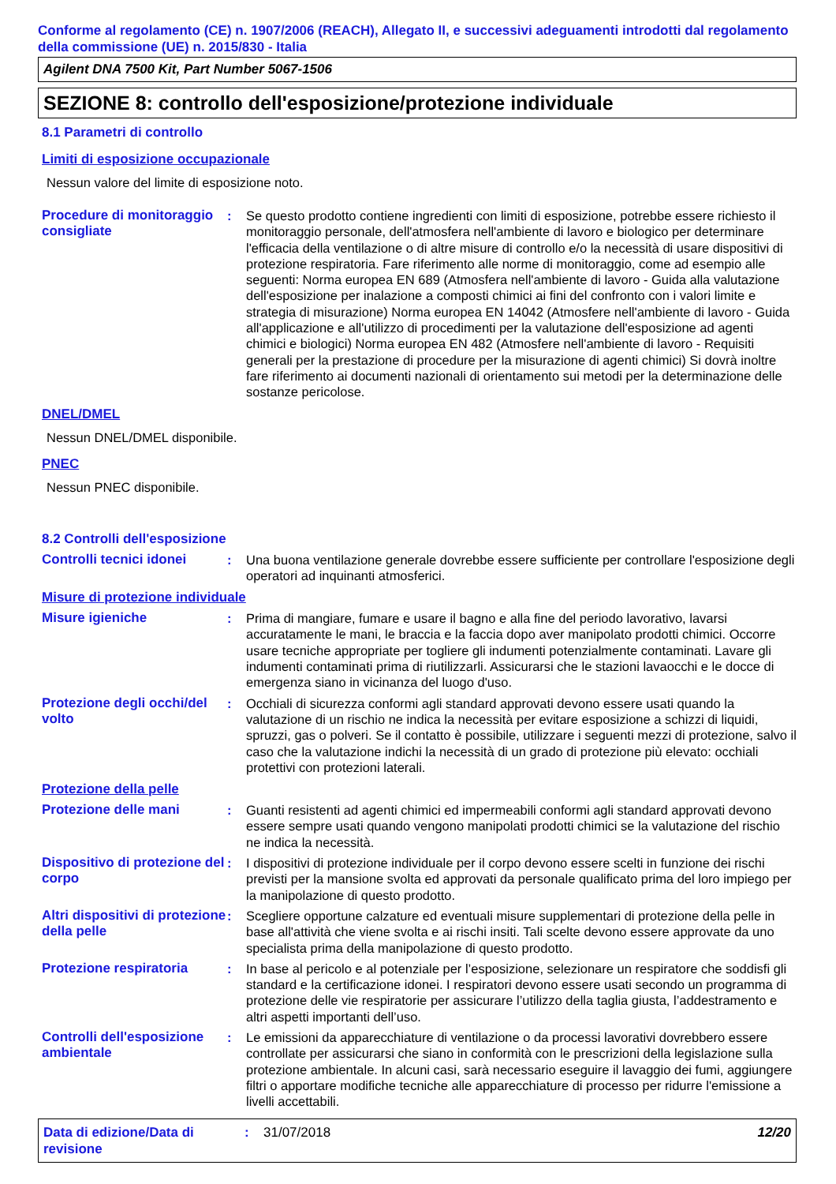Conforme al regolamento (CE) n. 1907/2006 (REACH), Allegato II, e successivi adeguamenti introdotti dal regolamento della commissione (UE) n. 2015/830 - Italia
Agilent DNA 7500 Kit, Part Number 5067-1506
SEZIONE 8: controllo dell'esposizione/protezione individuale
8.1 Parametri di controllo
Limiti di esposizione occupazionale
Nessun valore del limite di esposizione noto.
Procedure di monitoraggio consigliate
: Se questo prodotto contiene ingredienti con limiti di esposizione, potrebbe essere richiesto il monitoraggio personale, dell'atmosfera nell'ambiente di lavoro e biologico per determinare l'efficacia della ventilazione o di altre misure di controllo e/o la necessità di usare dispositivi di protezione respiratoria. Fare riferimento alle norme di monitoraggio, come ad esempio alle seguenti: Norma europea EN 689 (Atmosfera nell'ambiente di lavoro - Guida alla valutazione dell'esposizione per inalazione a composti chimici ai fini del confronto con i valori limite e strategia di misurazione) Norma europea EN 14042 (Atmosfere nell'ambiente di lavoro - Guida all'applicazione e all'utilizzo di procedimenti per la valutazione dell'esposizione ad agenti chimici e biologici) Norma europea EN 482 (Atmosfere nell'ambiente di lavoro - Requisiti generali per la prestazione di procedure per la misurazione di agenti chimici) Si dovrà inoltre fare riferimento ai documenti nazionali di orientamento sui metodi per la determinazione delle sostanze pericolose.
DNEL/DMEL
Nessun DNEL/DMEL disponibile.
PNEC
Nessun PNEC disponibile.
8.2 Controlli dell'esposizione
Controlli tecnici idonei
: Una buona ventilazione generale dovrebbe essere sufficiente per controllare l'esposizione degli operatori ad inquinanti atmosferici.
Misure di protezione individuale
Misure igieniche : Prima di mangiare, fumare e usare il bagno e alla fine del periodo lavorativo, lavarsi accuratamente le mani, le braccia e la faccia dopo aver manipolato prodotti chimici. Occorre usare tecniche appropriate per togliere gli indumenti potenzialmente contaminati. Lavare gli indumenti contaminati prima di riutilizzarli. Assicurarsi che le stazioni lavaocchi e le docce di emergenza siano in vicinanza del luogo d'uso.
Protezione degli occhi/del volto
: Occhiali di sicurezza conformi agli standard approvati devono essere usati quando la valutazione di un rischio ne indica la necessità per evitare esposizione a schizzi di liquidi, spruzzi, gas o polveri. Se il contatto è possibile, utilizzare i seguenti mezzi di protezione, salvo il caso che la valutazione indichi la necessità di un grado di protezione più elevato: occhiali protettivi con protezioni laterali.
Protezione della pelle
Protezione delle mani : Guanti resistenti ad agenti chimici ed impermeabili conformi agli standard approvati devono essere sempre usati quando vengono manipolati prodotti chimici se la valutazione del rischio ne indica la necessità.
Dispositivo di protezione del corpo
: I dispositivi di protezione individuale per il corpo devono essere scelti in funzione dei rischi previsti per la mansione svolta ed approvati da personale qualificato prima del loro impiego per la manipolazione di questo prodotto.
Altri dispositivi di protezione della pelle
: Scegliere opportune calzature ed eventuali misure supplementari di protezione della pelle in base all'attività che viene svolta e ai rischi insiti. Tali scelte devono essere approvate da uno specialista prima della manipolazione di questo prodotto.
Protezione respiratoria : In base al pericolo e al potenziale per l’esposizione, selezionare un respiratore che soddisfi gli standard e la certificazione idonei. I respiratori devono essere usati secondo un programma di protezione delle vie respiratorie per assicurare l’utilizzo della taglia giusta, l’addestramento e altri aspetti importanti dell’uso.
Controlli dell'esposizione ambientale
: Le emissioni da apparecchiature di ventilazione o da processi lavorativi dovrebbero essere controllate per assicurarsi che siano in conformità con le prescrizioni della legislazione sulla protezione ambientale. In alcuni casi, sarà necessario eseguire il lavaggio dei fumi, aggiungere filtri o apportare modifiche tecniche alle apparecchiature di processo per ridurre l'emissione a livelli accettabili.
Data di edizione/Data di revisione
: 31/07/2018 12/20